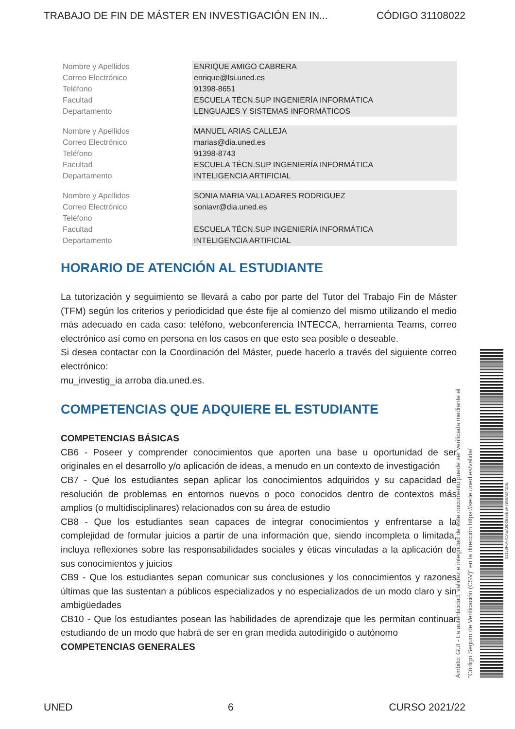TRABAJO DE FIN DE MÁSTER EN INVESTIGACIÓN EN IN... CÓDIGO 31108022
| Nombre y Apellidos | ENRIQUE AMIGO CABRERA |
| Correo Electrónico | enrique@lsi.uned.es |
| Teléfono | 91398-8651 |
| Facultad | ESCUELA TÉCN.SUP INGENIERÍA INFORMÁTICA |
| Departamento | LENGUAJES Y SISTEMAS INFORMÁTICOS |
| Nombre y Apellidos | MANUEL ARIAS CALLEJA |
| Correo Electrónico | marias@dia.uned.es |
| Teléfono | 91398-8743 |
| Facultad | ESCUELA TÉCN.SUP INGENIERÍA INFORMÁTICA |
| Departamento | INTELIGENCIA ARTIFICIAL |
| Nombre y Apellidos | SONIA MARIA VALLADARES RODRIGUEZ |
| Correo Electrónico | soniavr@dia.uned.es |
| Teléfono | |
| Facultad | ESCUELA TÉCN.SUP INGENIERÍA INFORMÁTICA |
| Departamento | INTELIGENCIA ARTIFICIAL |
HORARIO DE ATENCIÓN AL ESTUDIANTE
La tutorización y seguimiento se llevará a cabo por parte del Tutor del Trabajo Fin de Máster (TFM) según los criterios y periodicidad que éste fije al comienzo del mismo utilizando el medio más adecuado en cada caso: teléfono, webconferencia INTECCA, herramienta Teams, correo electrónico así como en persona en los casos en que esto sea posible o deseable.
Si desea contactar con la Coordinación del Máster, puede hacerlo a través del siguiente correo electrónico:
mu_investig_ia arroba dia.uned.es.
COMPETENCIAS QUE ADQUIERE EL ESTUDIANTE
COMPETENCIAS BÁSICAS
CB6 - Poseer y comprender conocimientos que aporten una base u oportunidad de ser originales en el desarrollo y/o aplicación de ideas, a menudo en un contexto de investigación
CB7 - Que los estudiantes sepan aplicar los conocimientos adquiridos y su capacidad de resolución de problemas en entornos nuevos o poco conocidos dentro de contextos más amplios (o multidisciplinares) relacionados con su área de estudio
CB8 - Que los estudiantes sean capaces de integrar conocimientos y enfrentarse a la complejidad de formular juicios a partir de una información que, siendo incompleta o limitada, incluya reflexiones sobre las responsabilidades sociales y éticas vinculadas a la aplicación de sus conocimientos y juicios
CB9 - Que los estudiantes sepan comunicar sus conclusiones y los conocimientos y razones últimas que las sustentan a públicos especializados y no especializados de un modo claro y sin ambigüedades
CB10 - Que los estudiantes posean las habilidades de aprendizaje que les permitan continuar estudiando de un modo que habrá de ser en gran medida autodirigido o autónomo
COMPETENCIAS GENERALES
Ámbito: GUI - La autenticidad, validez e integridad de este documento puede ser verificada mediante el
"Código Seguro de Verificación (CSV)" en la dirección https://sede.uned.es/valida/
82158F0A7CAEA9D2B98EEF7B69AD71DE
UNED 6 CURSO 2021/22